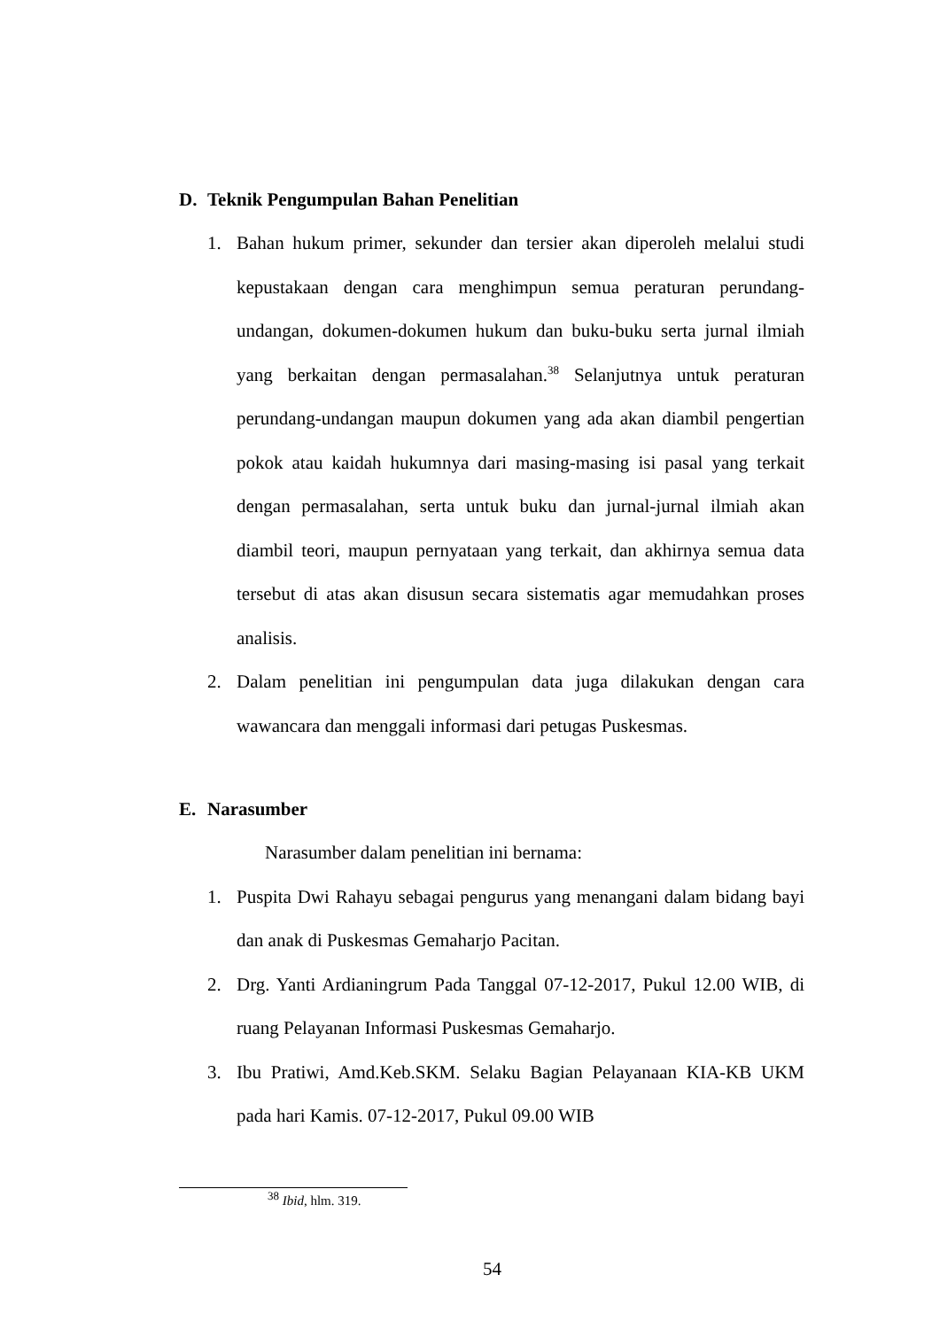D. Teknik Pengumpulan Bahan Penelitian
1. Bahan hukum primer, sekunder dan tersier akan diperoleh melalui studi kepustakaan dengan cara menghimpun semua peraturan perundang-undangan, dokumen-dokumen hukum dan buku-buku serta jurnal ilmiah yang berkaitan dengan permasalahan.<sup>38</sup> Selanjutnya untuk peraturan perundang-undangan maupun dokumen yang ada akan diambil pengertian pokok atau kaidah hukumnya dari masing-masing isi pasal yang terkait dengan permasalahan, serta untuk buku dan jurnal-jurnal ilmiah akan diambil teori, maupun pernyataan yang terkait, dan akhirnya semua data tersebut di atas akan disusun secara sistematis agar memudahkan proses analisis.
2. Dalam penelitian ini pengumpulan data juga dilakukan dengan cara wawancara dan menggali informasi dari petugas Puskesmas.
E. Narasumber
Narasumber dalam penelitian ini bernama:
1. Puspita Dwi Rahayu sebagai pengurus yang menangani dalam bidang bayi dan anak di Puskesmas Gemaharjo Pacitan.
2. Drg. Yanti Ardianingrum Pada Tanggal 07-12-2017, Pukul 12.00 WIB, di ruang Pelayanan Informasi Puskesmas Gemaharjo.
3. Ibu Pratiwi, Amd.Keb.SKM. Selaku Bagian Pelayanaan KIA-KB UKM pada hari Kamis. 07-12-2017, Pukul 09.00 WIB
<sup>38</sup> Ibid, hlm. 319.
54